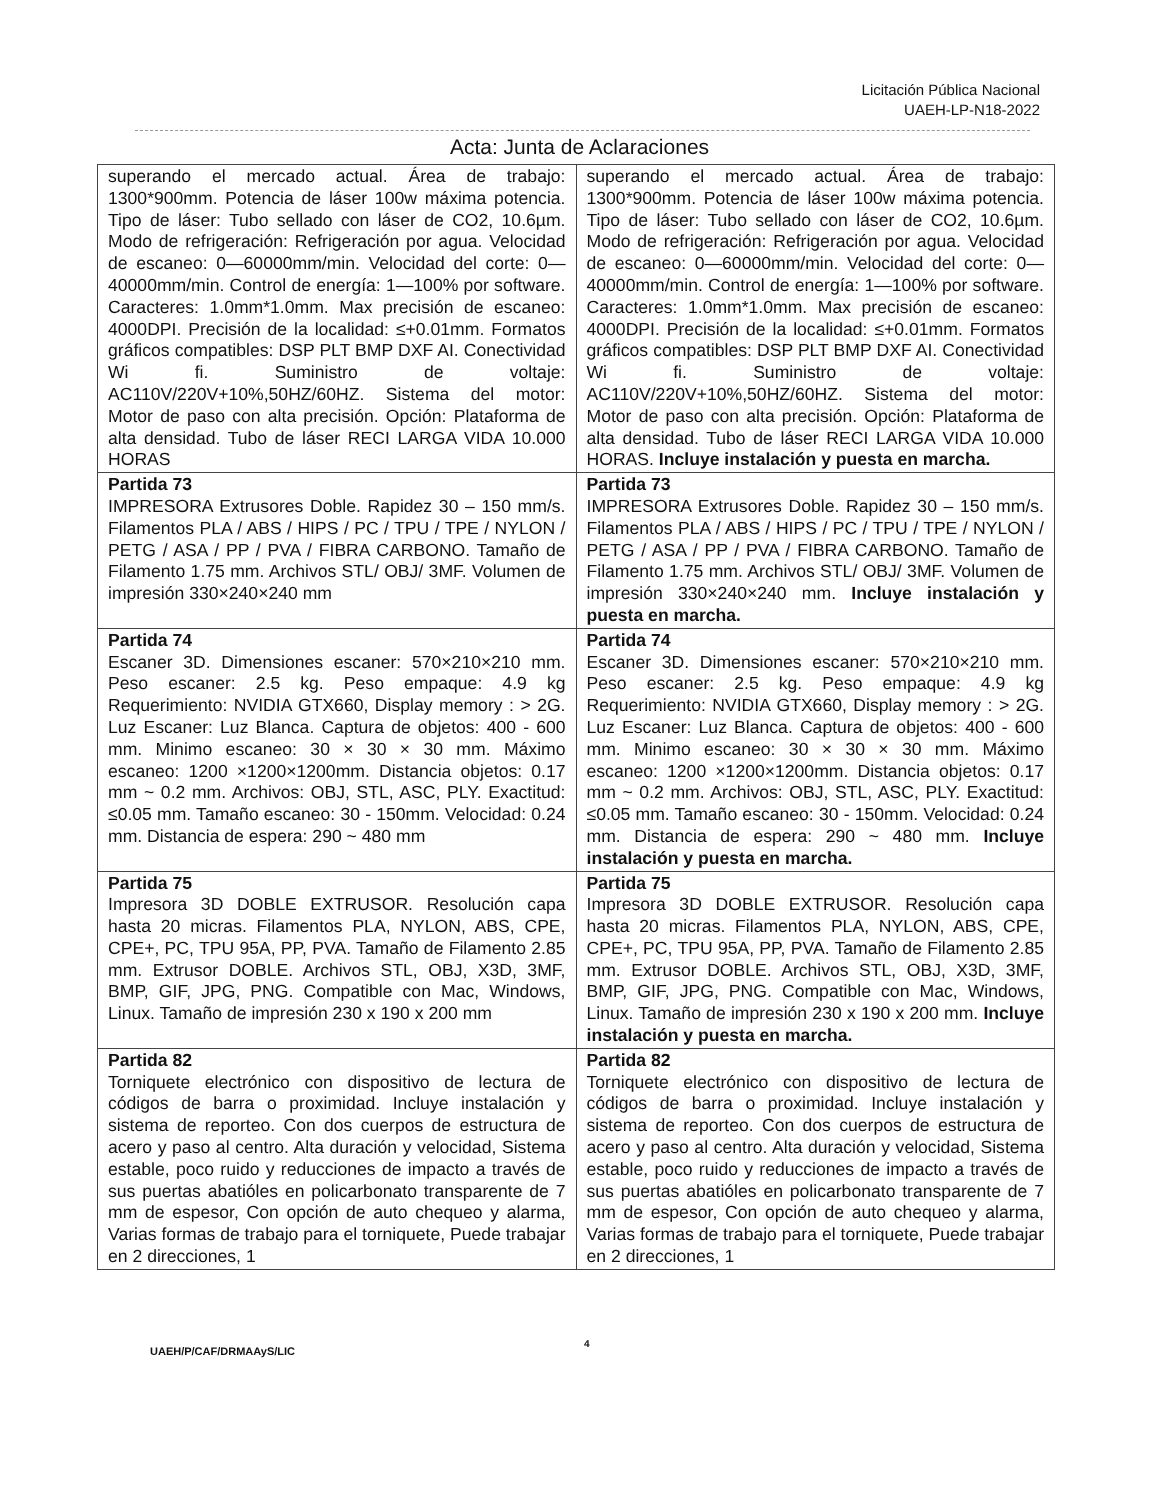Licitación Pública Nacional
UAEH-LP-N18-2022
Acta: Junta de Aclaraciones
| superando el mercado actual. Área de trabajo: 1300*900mm. Potencia de láser 100w máxima potencia. Tipo de láser: Tubo sellado con láser de CO2, 10.6µm. Modo de refrigeración: Refrigeración por agua. Velocidad de escaneo: 0—60000mm/min. Velocidad del corte: 0—40000mm/min. Control de energía: 1—100% por software. Caracteres: 1.0mm*1.0mm. Max precisión de escaneo: 4000DPI. Precisión de la localidad: ≤+0.01mm. Formatos gráficos compatibles: DSP PLT BMP DXF AI. Conectividad Wi fi. Suministro de voltaje: AC110V/220V+10%,50HZ/60HZ. Sistema del motor: Motor de paso con alta precisión. Opción: Plataforma de alta densidad. Tubo de láser RECI LARGA VIDA 10.000 HORAS | superando el mercado actual. Área de trabajo: 1300*900mm. Potencia de láser 100w máxima potencia. Tipo de láser: Tubo sellado con láser de CO2, 10.6µm. Modo de refrigeración: Refrigeración por agua. Velocidad de escaneo: 0—60000mm/min. Velocidad del corte: 0—40000mm/min. Control de energía: 1—100% por software. Caracteres: 1.0mm*1.0mm. Max precisión de escaneo: 4000DPI. Precisión de la localidad: ≤+0.01mm. Formatos gráficos compatibles: DSP PLT BMP DXF AI. Conectividad Wi fi. Suministro de voltaje: AC110V/220V+10%,50HZ/60HZ. Sistema del motor: Motor de paso con alta precisión. Opción: Plataforma de alta densidad. Tubo de láser RECI LARGA VIDA 10.000 HORAS. Incluye instalación y puesta en marcha. |
| Partida 73 IMPRESORA Extrusores Doble. Rapidez 30 – 150 mm/s. Filamentos PLA / ABS / HIPS / PC / TPU / TPE / NYLON / PETG / ASA / PP / PVA / FIBRA CARBONO. Tamaño de Filamento 1.75 mm. Archivos STL/ OBJ/ 3MF. Volumen de impresión 330×240×240 mm | Partida 73 IMPRESORA Extrusores Doble. Rapidez 30 – 150 mm/s. Filamentos PLA / ABS / HIPS / PC / TPU / TPE / NYLON / PETG / ASA / PP / PVA / FIBRA CARBONO. Tamaño de Filamento 1.75 mm. Archivos STL/ OBJ/ 3MF. Volumen de impresión 330×240×240 mm. Incluye instalación y puesta en marcha. |
| Partida 74 Escaner 3D. Dimensiones escaner: 570×210×210 mm. Peso escaner: 2.5 kg. Peso empaque: 4.9 kg Requerimiento: NVIDIA GTX660, Display memory : > 2G. Luz Escaner: Luz Blanca. Captura de objetos: 400 - 600 mm. Minimo escaneo: 30 × 30 × 30 mm. Máximo escaneo: 1200 ×1200×1200mm. Distancia objetos: 0.17 mm ~ 0.2 mm. Archivos: OBJ, STL, ASC, PLY. Exactitud: ≤0.05 mm. Tamaño escaneo: 30 - 150mm. Velocidad: 0.24 mm. Distancia de espera: 290 ~ 480 mm | Partida 74 Escaner 3D. Dimensiones escaner: 570×210×210 mm. Peso escaner: 2.5 kg. Peso empaque: 4.9 kg Requerimiento: NVIDIA GTX660, Display memory : > 2G. Luz Escaner: Luz Blanca. Captura de objetos: 400 - 600 mm. Minimo escaneo: 30 × 30 × 30 mm. Máximo escaneo: 1200 ×1200×1200mm. Distancia objetos: 0.17 mm ~ 0.2 mm. Archivos: OBJ, STL, ASC, PLY. Exactitud: ≤0.05 mm. Tamaño escaneo: 30 - 150mm. Velocidad: 0.24 mm. Distancia de espera: 290 ~ 480 mm. Incluye instalación y puesta en marcha. |
| Partida 75 Impresora 3D DOBLE EXTRUSOR. Resolución capa hasta 20 micras. Filamentos PLA, NYLON, ABS, CPE, CPE+, PC, TPU 95A, PP, PVA. Tamaño de Filamento 2.85 mm. Extrusor DOBLE. Archivos STL, OBJ, X3D, 3MF, BMP, GIF, JPG, PNG. Compatible con Mac, Windows, Linux. Tamaño de impresión 230 x 190 x 200 mm | Partida 75 Impresora 3D DOBLE EXTRUSOR. Resolución capa hasta 20 micras. Filamentos PLA, NYLON, ABS, CPE, CPE+, PC, TPU 95A, PP, PVA. Tamaño de Filamento 2.85 mm. Extrusor DOBLE. Archivos STL, OBJ, X3D, 3MF, BMP, GIF, JPG, PNG. Compatible con Mac, Windows, Linux. Tamaño de impresión 230 x 190 x 200 mm. Incluye instalación y puesta en marcha. |
| Partida 82 Torniquete electrónico con dispositivo de lectura de códigos de barra o proximidad. Incluye instalación y sistema de reporteo. Con dos cuerpos de estructura de acero y paso al centro. Alta duración y velocidad, Sistema estable, poco ruido y reducciones de impacto a través de sus puertas abatióles en policarbonato transparente de 7 mm de espesor, Con opción de auto chequeo y alarma, Varias formas de trabajo para el torniquete, Puede trabajar en 2 direcciones, 1 | Partida 82 Torniquete electrónico con dispositivo de lectura de códigos de barra o proximidad. Incluye instalación y sistema de reporteo. Con dos cuerpos de estructura de acero y paso al centro. Alta duración y velocidad, Sistema estable, poco ruido y reducciones de impacto a través de sus puertas abatióles en policarbonato transparente de 7 mm de espesor, Con opción de auto chequeo y alarma, Varias formas de trabajo para el torniquete, Puede trabajar en 2 direcciones, 1 |
UAEH/P/CAF/DRMAAyS/LIC
4